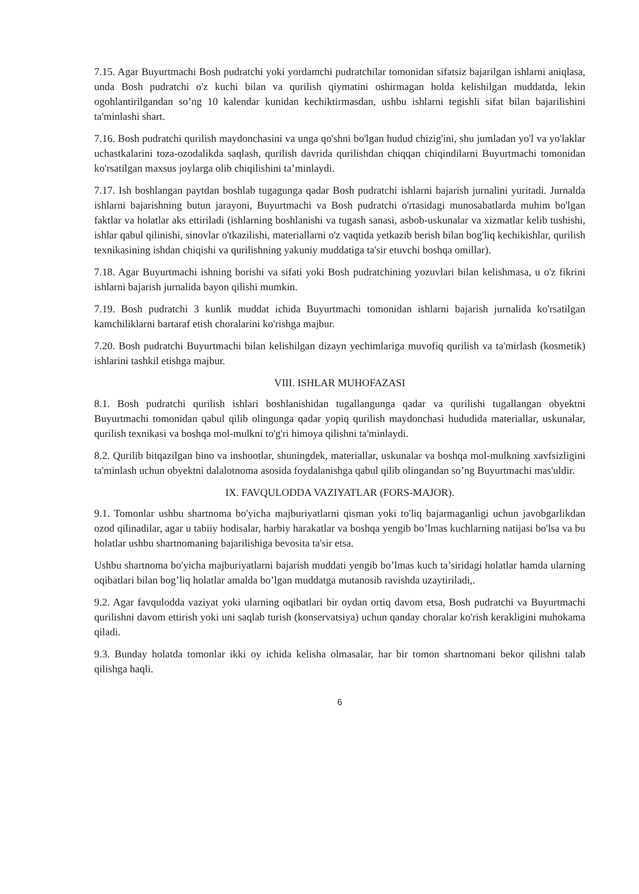7.15. Agar Buyurtmachi Bosh pudratchi yoki yordamchi pudratchilar tomonidan sifatsiz bajarilgan ishlarni aniqlasa, unda Bosh pudratchi o'z kuchi bilan va qurilish qiymatini oshirmagan holda kelishilgan muddatda, lekin ogohlantirilgandan so’ng 10 kalendar kunidan kechiktirmasdan, ushbu ishlarni tegishli sifat bilan bajarilishini ta'minlashi shart.
7.16. Bosh pudratchi qurilish maydonchasini va unga qo'shni bo'lgan hudud chizig'ini, shu jumladan yo'l va yo'laklar uchastkalarini toza-ozodalikda saqlash, qurilish davrida qurilishdan chiqqan chiqindilarni Buyurtmachi tomonidan ko'rsatilgan maxsus joylarga olib chiqilishini ta’minlaydi.
7.17. Ish boshlangan paytdan boshlab tugagunga qadar Bosh pudratchi ishlarni bajarish jurnalini yuritadi. Jurnalda ishlarni bajarishning butun jarayoni, Buyurtmachi va Bosh pudratchi o'rtasidagi munosabatlarda muhim bo'lgan faktlar va holatlar aks ettiriladi (ishlarning boshlanishi va tugash sanasi, asbob-uskunalar va xizmatlar kelib tushishi, ishlar qabul qilinishi, sinovlar o'tkazilishi, materiallarni o'z vaqtida yetkazib berish bilan bog'liq kechikishlar, qurilish texnikasining ishdan chiqishi va qurilishning yakuniy muddatiga ta'sir etuvchi boshqa omillar).
7.18. Agar Buyurtmachi ishning borishi va sifati yoki Bosh pudratchining yozuvlari bilan kelishmasa, u o'z fikrini ishlarni bajarish jurnalida bayon qilishi mumkin.
7.19. Bosh pudratchi 3 kunlik muddat ichida Buyurtmachi tomonidan ishlarni bajarish jurnalida ko'rsatilgan kamchiliklarni bartaraf etish choralarini ko'rishga majbur.
7.20. Bosh pudratchi Buyurtmachi bilan kelishilgan dizayn yechimlariga muvofiq qurilish va ta'mirlash (kosmetik) ishlarini tashkil etishga majbur.
VIII. ISHLAR MUHOFAZASI
8.1. Bosh pudratchi qurilish ishlari boshlanishidan tugallangunga qadar va qurilishi tugallangan obyektni Buyurtmachi tomonidan qabul qilib olingunga qadar yopiq qurilish maydonchasi hududida materiallar, uskunalar, qurilish texnikasi va boshqa mol-mulkni to'g'ri himoya qilishni ta'minlaydi.
8.2. Qurilib bitqazilgan bino va inshootlar, shuningdek, materiallar, uskunalar va boshqa mol-mulkning xavfsizligini ta'minlash uchun obyektni dalalotnoma asosida foydalanishga qabul qilib olingandan so’ng Buyurtmachi mas'uldir.
IX. FAVQULODDA VAZIYATLAR (FORS-MAJOR).
9.1. Tomonlar ushbu shartnoma bo'yicha majburiyatlarni qisman yoki to'liq bajarmaganligi uchun javobgarlikdan ozod qilinadilar, agar u tabiiy hodisalar, harbiy harakatlar va boshqa yengib bo’lmas kuchlarning natijasi bo'lsa va bu holatlar ushbu shartnomaning bajarilishiga bevosita ta'sir etsa.
Ushbu shartnoma bo'yicha majburiyatlarni bajarish muddati yengib bo’lmas kuch ta’siridagi holatlar hamda ularning oqibatlari bilan bog’liq holatlar amalda bo’lgan muddatga mutanosib ravishda uzaytiriladi,.
9.2. Agar favqulodda vaziyat yoki ularning oqibatlari bir oydan ortiq davom etsa, Bosh pudratchi va Buyurtmachi qurilishni davom ettirish yoki uni saqlab turish (konservatsiya) uchun qanday choralar ko'rish kerakligini muhokama qiladi.
9.3. Bunday holatda tomonlar ikki oy ichida kelisha olmasalar, har bir tomon shartnomani bekor qilishni talab qilishga haqli.
6